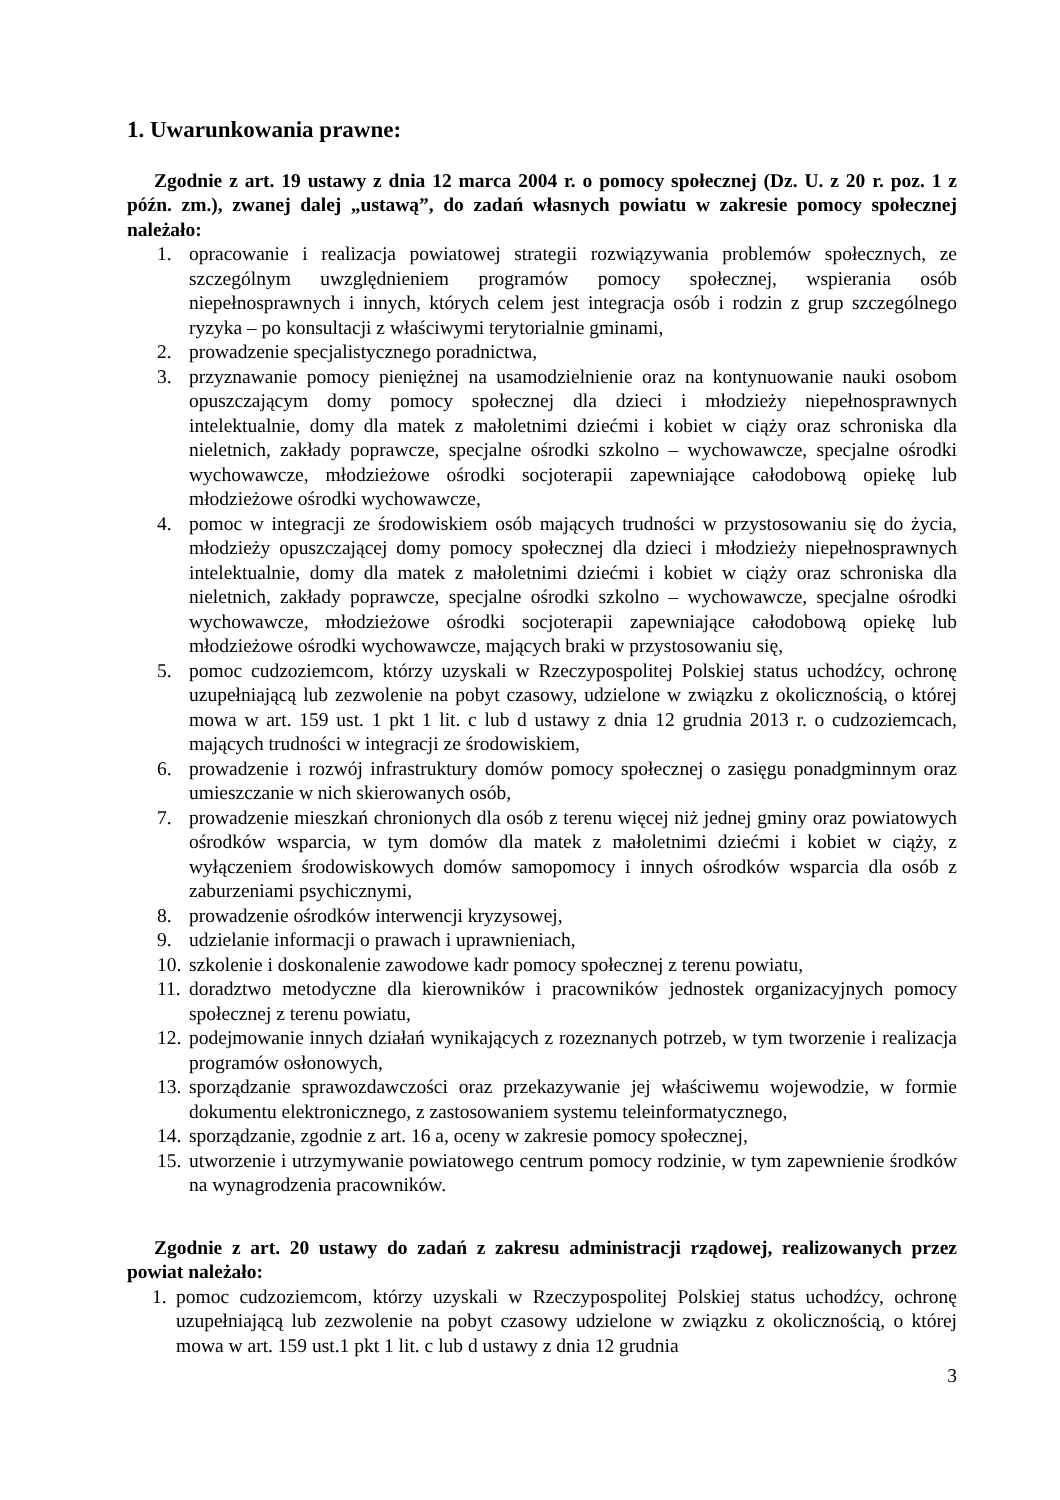1. Uwarunkowania prawne:
Zgodnie z art. 19 ustawy z dnia 12 marca 2004 r. o pomocy społecznej (Dz. U. z 20 r. poz. 1 z późn. zm.), zwanej dalej „ustawą”, do zadań własnych powiatu w zakresie pomocy społecznej należało:
1. opracowanie i realizacja powiatowej strategii rozwiązywania problemów społecznych, ze szczególnym uwzględnieniem programów pomocy społecznej, wspierania osób niepełnosprawnych i innych, których celem jest integracja osób i rodzin z grup szczególnego ryzyka – po konsultacji z właściwymi terytorialnie gminami,
2. prowadzenie specjalistycznego poradnictwa,
3. przyznawanie pomocy pieniężnej na usamodzielnienie oraz na kontynuowanie nauki osobom opuszczającym domy pomocy społecznej dla dzieci i młodzieży niepełnosprawnych intelektualnie, domy dla matek z małoletnimi dziećmi i kobiet w ciąży oraz schroniska dla nieletnich, zakłady poprawcze, specjalne ośrodki szkolno – wychowawcze, specjalne ośrodki wychowawcze, młodzieżowe ośrodki socjoterapii zapewniające całodobową opiekę lub młodzieżowe ośrodki wychowawcze,
4. pomoc w integracji ze środowiskiem osób mających trudności w przystosowaniu się do życia, młodzieży opuszczającej domy pomocy społecznej dla dzieci i młodzieży niepełnosprawnych intelektualnie, domy dla matek z małoletnimi dziećmi i kobiet w ciąży oraz schroniska dla nieletnich, zakłady poprawcze, specjalne ośrodki szkolno – wychowawcze, specjalne ośrodki wychowawcze, młodzieżowe ośrodki socjoterapii zapewniające całodobową opiekę lub młodzieżowe ośrodki wychowawcze, mających braki w przystosowaniu się,
5. pomoc cudzoziemcom, którzy uzyskali w Rzeczypospolitej Polskiej status uchodźcy, ochronę uzupełniającą lub zezwolenie na pobyt czasowy, udzielone w związku z okolicznością, o której mowa w art. 159 ust. 1 pkt 1 lit. c lub d ustawy z dnia 12 grudnia 2013 r. o cudzoziemcach, mających trudności w integracji ze środowiskiem,
6. prowadzenie i rozwój infrastruktury domów pomocy społecznej o zasięgu ponadgminnym oraz umieszczanie w nich skierowanych osób,
7. prowadzenie mieszkań chronionych dla osób z terenu więcej niż jednej gminy oraz powiatowych ośrodków wsparcia, w tym domów dla matek z małoletnimi dziećmi i kobiet w ciąży, z wyłączeniem środowiskowych domów samopomocy i innych ośrodków wsparcia dla osób z zaburzeniami psychicznymi,
8. prowadzenie ośrodków interwencji kryzysowej,
9. udzielanie informacji o prawach i uprawnieniach,
10. szkolenie i doskonalenie zawodowe kadr pomocy społecznej z terenu powiatu,
11. doradztwo metodyczne dla kierowników i pracowników jednostek organizacyjnych pomocy społecznej z terenu powiatu,
12. podejmowanie innych działań wynikających z rozeznanych potrzeb, w tym tworzenie i realizacja programów osłonowych,
13. sporządzanie sprawozdawczości oraz przekazywanie jej właściwemu wojewodzie, w formie dokumentu elektronicznego, z zastosowaniem systemu teleinformatycznego,
14. sporządzanie, zgodnie z art. 16 a, oceny w zakresie pomocy społecznej,
15. utworzenie i utrzymywanie powiatowego centrum pomocy rodzinie, w tym zapewnienie środków na wynagrodzenia pracowników.
Zgodnie z art. 20 ustawy do zadań z zakresu administracji rządowej, realizowanych przez powiat należało:
1. pomoc cudzoziemcom, którzy uzyskali w Rzeczypospolitej Polskiej status uchodźcy, ochronę uzupełniającą lub zezwolenie na pobyt czasowy udzielone w związku z okolicznością, o której mowa w art. 159 ust.1 pkt 1 lit. c lub d ustawy z dnia 12 grudnia
3